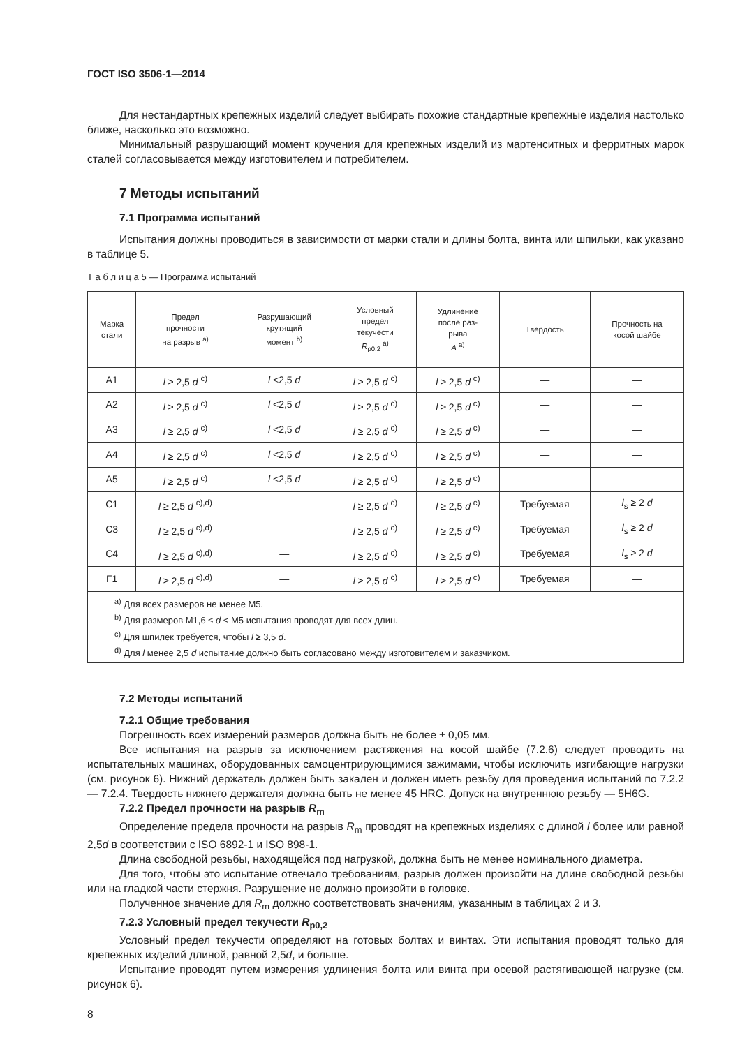ГОСТ ISO 3506-1—2014
Для нестандартных крепежных изделий следует выбирать похожие стандартные крепежные изделия настолько ближе, насколько это возможно.
Минимальный разрушающий момент кручения для крепежных изделий из мартенситных и ферритных марок сталей согласовывается между изготовителем и потребителем.
7 Методы испытаний
7.1 Программа испытаний
Испытания должны проводиться в зависимости от марки стали и длины болта, винта или шпильки, как указано в таблице 5.
Т а б л и ц а 5 — Программа испытаний
| Марка стали | Предел прочности на разрыв <sup>a)</sup> | Разрушающий крутящий момент <sup>b)</sup> | Условный предел текучести R<sub>p0,2</sub> <sup>a)</sup> | Удлинение после раз- рыва A <sup>a)</sup> | Твердость | Прочность на косой шайбе |
| --- | --- | --- | --- | --- | --- | --- |
| A1 | l ≥ 2,5 d <sup>c)</sup> | l <2,5 d | l ≥ 2,5 d <sup>c)</sup> | l ≥ 2,5 d <sup>c)</sup> | — | — |
| A2 | l ≥ 2,5 d <sup>c)</sup> | l <2,5 d | l ≥ 2,5 d <sup>c)</sup> | l ≥ 2,5 d <sup>c)</sup> | — | — |
| A3 | l ≥ 2,5 d <sup>c)</sup> | l <2,5 d | l ≥ 2,5 d <sup>c)</sup> | l ≥ 2,5 d <sup>c)</sup> | — | — |
| A4 | l ≥ 2,5 d <sup>c)</sup> | l <2,5 d | l ≥ 2,5 d <sup>c)</sup> | l ≥ 2,5 d <sup>c)</sup> | — | — |
| A5 | l ≥ 2,5 d <sup>c)</sup> | l <2,5 d | l ≥ 2,5 d <sup>c)</sup> | l ≥ 2,5 d <sup>c)</sup> | — | — |
| C1 | l ≥ 2,5 d <sup>c),d)</sup> | — | l ≥ 2,5 d <sup>c)</sup> | l ≥ 2,5 d <sup>c)</sup> | Требуемая | l<sub>s</sub> ≥ 2 d |
| C3 | l ≥ 2,5 d <sup>c),d)</sup> | — | l ≥ 2,5 d <sup>c)</sup> | l ≥ 2,5 d <sup>c)</sup> | Требуемая | l<sub>s</sub> ≥ 2 d |
| C4 | l ≥ 2,5 d <sup>c),d)</sup> | — | l ≥ 2,5 d <sup>c)</sup> | l ≥ 2,5 d <sup>c)</sup> | Требуемая | l<sub>s</sub> ≥ 2 d |
| F1 | l ≥ 2,5 d <sup>c),d)</sup> | — | l ≥ 2,5 d <sup>c)</sup> | l ≥ 2,5 d <sup>c)</sup> | Требуемая | — |
| <sup>a)</sup> Для всех размеров не менее M5. <sup>b)</sup> Для размеров M1,6 ≤ d < M5 испытания проводят для всех длин. <sup>c)</sup> Для шпилек требуется, чтобы l ≥ 3,5 d . <sup>d)</sup> Для l менее 2,5 d испытание должно быть согласовано между изготовителем и заказчиком. | | | | | | |
7.2 Методы испытаний
7.2.1 Общие требования
Погрешность всех измерений размеров должна быть не более ± 0,05 мм.
Все испытания на разрыв за исключением растяжения на косой шайбе (7.2.6) следует проводить на испытательных машинах, оборудованных самоцентрирующимися зажимами, чтобы исключить изгибающие нагрузки (см. рисунок 6). Нижний держатель должен быть закален и должен иметь резьбу для проведения испытаний по 7.2.2 — 7.2.4. Твердость нижнего держателя должна быть не менее 45 HRC. Допуск на внутреннюю резьбу — 5H6G.
7.2.2 Предел прочности на разрыв R<sub>m</sub>
Определение предела прочности на разрыв R<sub>m</sub> проводят на крепежных изделиях с длиной l более или равной 2,5d в соответствии с ISO 6892-1 и ISO 898-1.
Длина свободной резьбы, находящейся под нагрузкой, должна быть не менее номинального диаметра.
Для того, чтобы это испытание отвечало требованиям, разрыв должен произойти на длине свободной резьбы или на гладкой части стержня. Разрушение не должно произойти в головке.
Полученное значение для R<sub>m</sub> должно соответствовать значениям, указанным в таблицах 2 и 3.
7.2.3 Условный предел текучести R<sub>p0,2</sub>
Условный предел текучести определяют на готовых болтах и винтах. Эти испытания проводят только для крепежных изделий длиной, равной 2,5d, и больше.
Испытание проводят путем измерения удлинения болта или винта при осевой растягивающей нагрузке (см. рисунок 6).
8